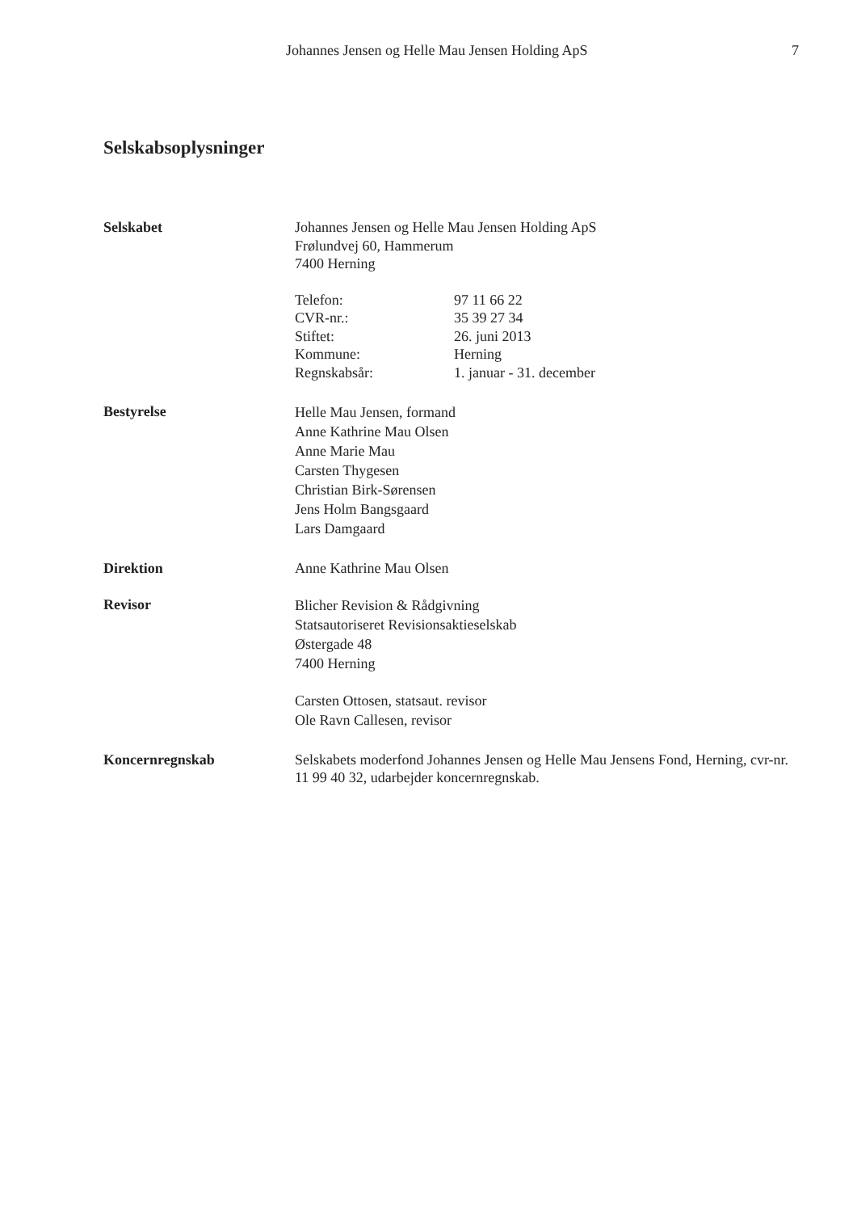Johannes Jensen og Helle Mau Jensen Holding ApS 7
Selskabsoplysninger
Selskabet Johannes Jensen og Helle Mau Jensen Holding ApS
Frølundvej 60, Hammerum
7400 Herning
| Telefon: | 97 11 66 22 |
| CVR-nr.: | 35 39 27 34 |
| Stiftet: | 26. juni 2013 |
| Kommune: | Herning |
| Regnskabsår: | 1. januar - 31. december |
Bestyrelse
Helle Mau Jensen, formand
Anne Kathrine Mau Olsen
Anne Marie Mau
Carsten Thygesen
Christian Birk-Sørensen
Jens Holm Bangsgaard
Lars Damgaard
Direktion Anne Kathrine Mau Olsen
Revisor
Blicher Revision & Rådgivning
Statsautoriseret Revisionsaktieselskab
Østergade 48
7400 Herning
Carsten Ottosen, statsaut. revisor
Ole Ravn Callesen, revisor
Koncernregnskab Selskabets moderfond Johannes Jensen og Helle Mau Jensens Fond, Herning, cvr-nr. 11 99 40 32, udarbejder koncernregnskab.